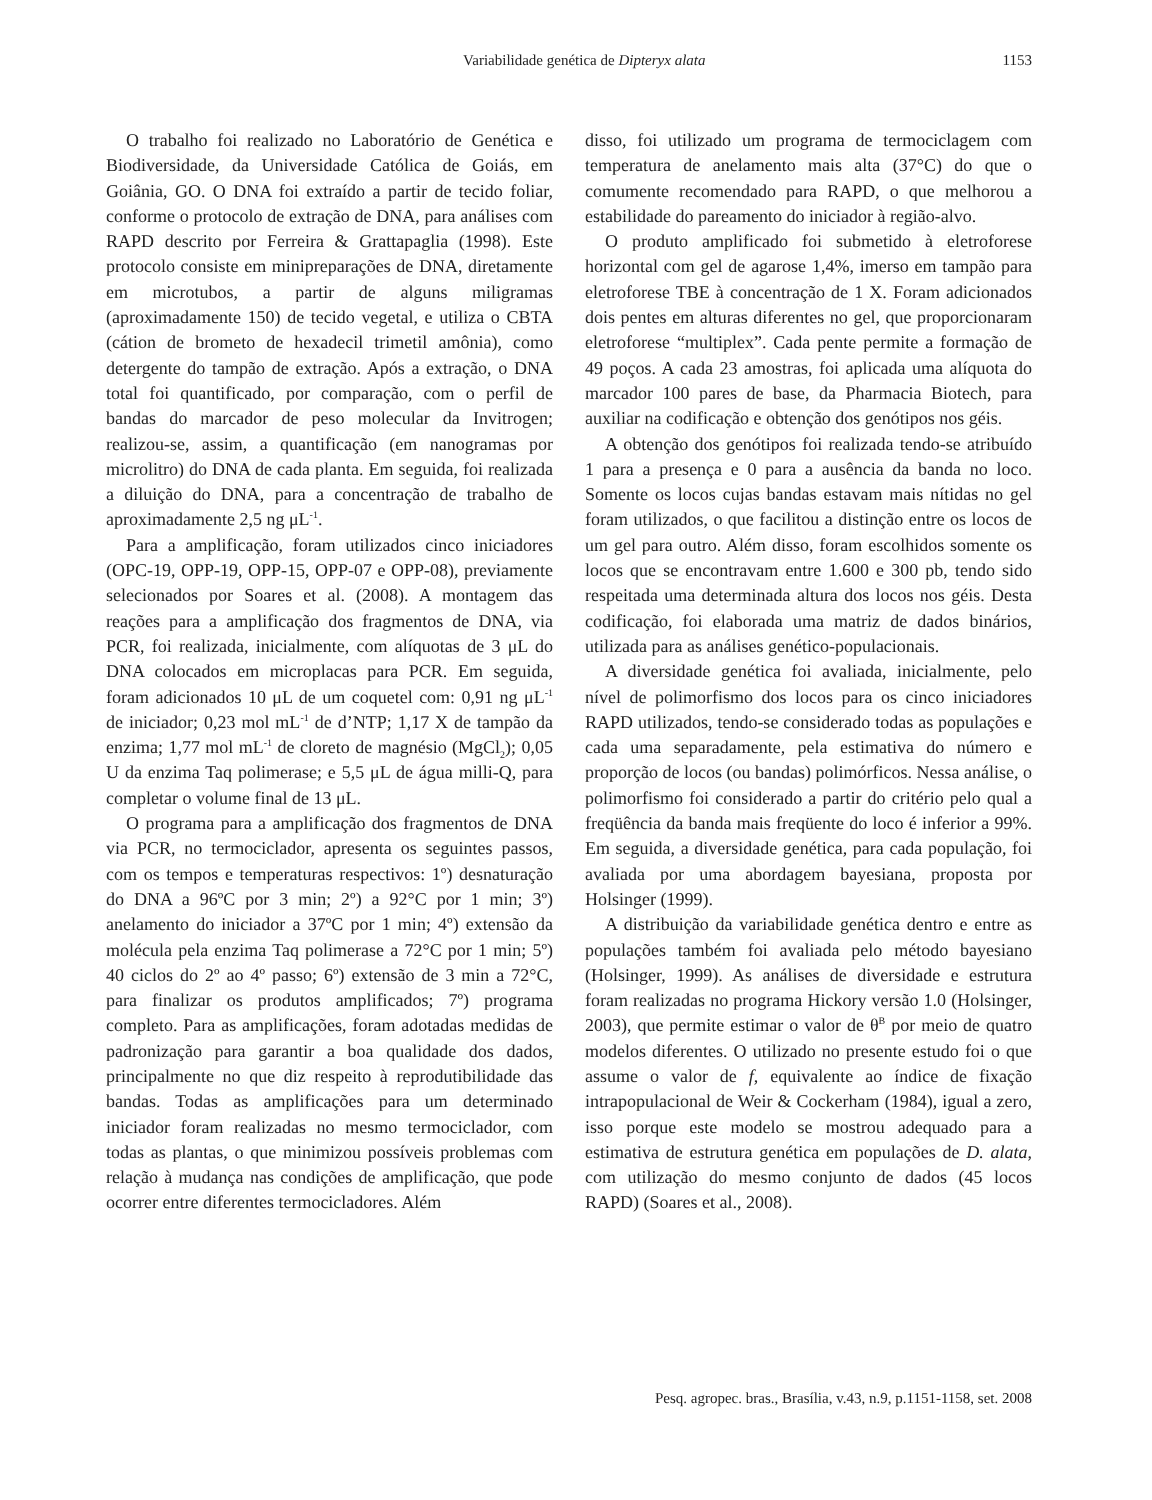Variabilidade genética de Dipteryx alata 1153
O trabalho foi realizado no Laboratório de Genética e Biodiversidade, da Universidade Católica de Goiás, em Goiânia, GO. O DNA foi extraído a partir de tecido foliar, conforme o protocolo de extração de DNA, para análises com RAPD descrito por Ferreira & Grattapaglia (1998). Este protocolo consiste em minipreparações de DNA, diretamente em microtubos, a partir de alguns miligramas (aproximadamente 150) de tecido vegetal, e utiliza o CBTA (cátion de brometo de hexadecil trimetil amônia), como detergente do tampão de extração. Após a extração, o DNA total foi quantificado, por comparação, com o perfil de bandas do marcador de peso molecular da Invitrogen; realizou-se, assim, a quantificação (em nanogramas por microlitro) do DNA de cada planta. Em seguida, foi realizada a diluição do DNA, para a concentração de trabalho de aproximadamente 2,5 ng μL<sup>-1</sup>.
Para a amplificação, foram utilizados cinco iniciadores (OPC-19, OPP-19, OPP-15, OPP-07 e OPP-08), previamente selecionados por Soares et al. (2008). A montagem das reações para a amplificação dos fragmentos de DNA, via PCR, foi realizada, inicialmente, com alíquotas de 3 μL do DNA colocados em microplacas para PCR. Em seguida, foram adicionados 10 μL de um coquetel com: 0,91 ng μL<sup>-1</sup> de iniciador; 0,23 mol mL<sup>-1</sup> de d’NTP; 1,17 X de tampão da enzima; 1,77 mol mL<sup>-1</sup> de cloreto de magnésio (MgCl<sub>2</sub>); 0,05 U da enzima Taq polimerase; e 5,5 μL de água milli-Q, para completar o volume final de 13 μL.
O programa para a amplificação dos fragmentos de DNA via PCR, no termociclador, apresenta os seguintes passos, com os tempos e temperaturas respectivos: 1º) desnaturação do DNA a 96ºC por 3 min; 2º) a 92°C por 1 min; 3º) anelamento do iniciador a 37ºC por 1 min; 4º) extensão da molécula pela enzima Taq polimerase a 72°C por 1 min; 5º) 40 ciclos do 2º ao 4º passo; 6º) extensão de 3 min a 72°C, para finalizar os produtos amplificados; 7º) programa completo. Para as amplificações, foram adotadas medidas de padronização para garantir a boa qualidade dos dados, principalmente no que diz respeito à reprodutibilidade das bandas. Todas as amplificações para um determinado iniciador foram realizadas no mesmo termociclador, com todas as plantas, o que minimizou possíveis problemas com relação à mudança nas condições de amplificação, que pode ocorrer entre diferentes termocicladores. Além
disso, foi utilizado um programa de termociclagem com temperatura de anelamento mais alta (37°C) do que o comumente recomendado para RAPD, o que melhorou a estabilidade do pareamento do iniciador à região-alvo.
O produto amplificado foi submetido à eletroforese horizontal com gel de agarose 1,4%, imerso em tampão para eletroforese TBE à concentração de 1 X. Foram adicionados dois pentes em alturas diferentes no gel, que proporcionaram eletroforese “multiplex”. Cada pente permite a formação de 49 poços. A cada 23 amostras, foi aplicada uma alíquota do marcador 100 pares de base, da Pharmacia Biotech, para auxiliar na codificação e obtenção dos genótipos nos géis.
A obtenção dos genótipos foi realizada tendo-se atribuído 1 para a presença e 0 para a ausência da banda no loco. Somente os locos cujas bandas estavam mais nítidas no gel foram utilizados, o que facilitou a distinção entre os locos de um gel para outro. Além disso, foram escolhidos somente os locos que se encontravam entre 1.600 e 300 pb, tendo sido respeitada uma determinada altura dos locos nos géis. Desta codificação, foi elaborada uma matriz de dados binários, utilizada para as análises genético-populacionais.
A diversidade genética foi avaliada, inicialmente, pelo nível de polimorfismo dos locos para os cinco iniciadores RAPD utilizados, tendo-se considerado todas as populações e cada uma separadamente, pela estimativa do número e proporção de locos (ou bandas) polimórficos. Nessa análise, o polimorfismo foi considerado a partir do critério pelo qual a freqüência da banda mais freqüente do loco é inferior a 99%. Em seguida, a diversidade genética, para cada população, foi avaliada por uma abordagem bayesiana, proposta por Holsinger (1999).
A distribuição da variabilidade genética dentro e entre as populações também foi avaliada pelo método bayesiano (Holsinger, 1999). As análises de diversidade e estrutura foram realizadas no programa Hickory versão 1.0 (Holsinger, 2003), que permite estimar o valor de θ<sup>B</sup> por meio de quatro modelos diferentes. O utilizado no presente estudo foi o que assume o valor de f, equivalente ao índice de fixação intrapopulacional de Weir & Cockerham (1984), igual a zero, isso porque este modelo se mostrou adequado para a estimativa de estrutura genética em populações de D. alata, com utilização do mesmo conjunto de dados (45 locos RAPD) (Soares et al., 2008).
Pesq. agropec. bras., Brasília, v.43, n.9, p.1151-1158, set. 2008